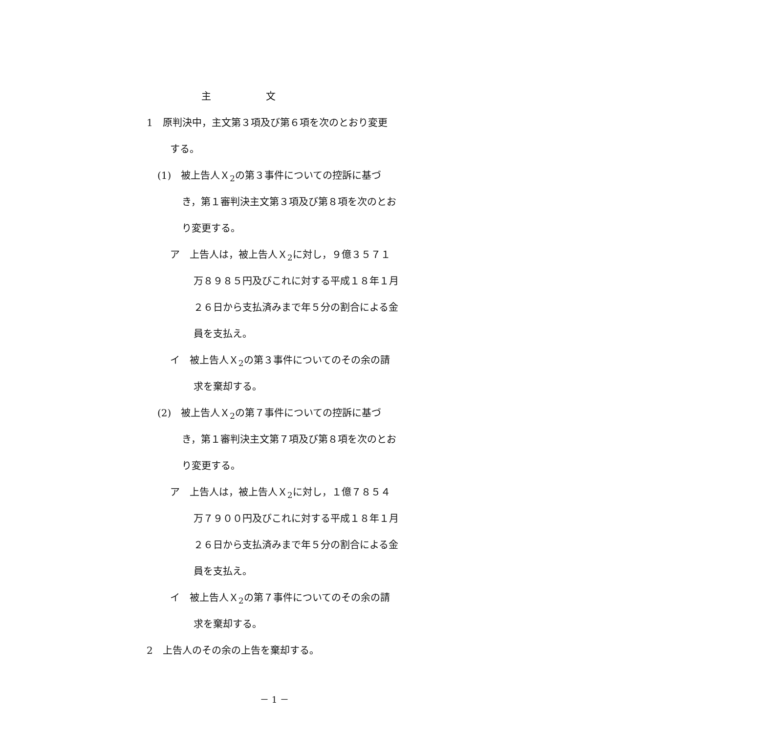主　　　　　文
1　原判決中，主文第３項及び第６項を次のとおり変更
する。
(1)　被上告人Ｘ<sub>2</sub>の第３事件についての控訴に基づ
き，第１審判決主文第３項及び第８項を次のとお
り変更する。
ア　上告人は，被上告人Ｘ<sub>2</sub>に対し，９億３５７１
万８９８５円及びこれに対する平成１８年１月
２６日から支払済みまで年５分の割合による金
員を支払え。
イ　被上告人Ｘ<sub>2</sub>の第３事件についてのその余の請
求を棄却する。
(2)　被上告人Ｘ<sub>2</sub>の第７事件についての控訴に基づ
き，第１審判決主文第７項及び第８項を次のとお
り変更する。
ア　上告人は，被上告人Ｘ<sub>2</sub>に対し，１億７８５４
万７９００円及びこれに対する平成１８年１月
２６日から支払済みまで年５分の割合による金
員を支払え。
イ　被上告人Ｘ<sub>2</sub>の第７事件についてのその余の請
求を棄却する。
2　上告人のその余の上告を棄却する。
－ 1 －